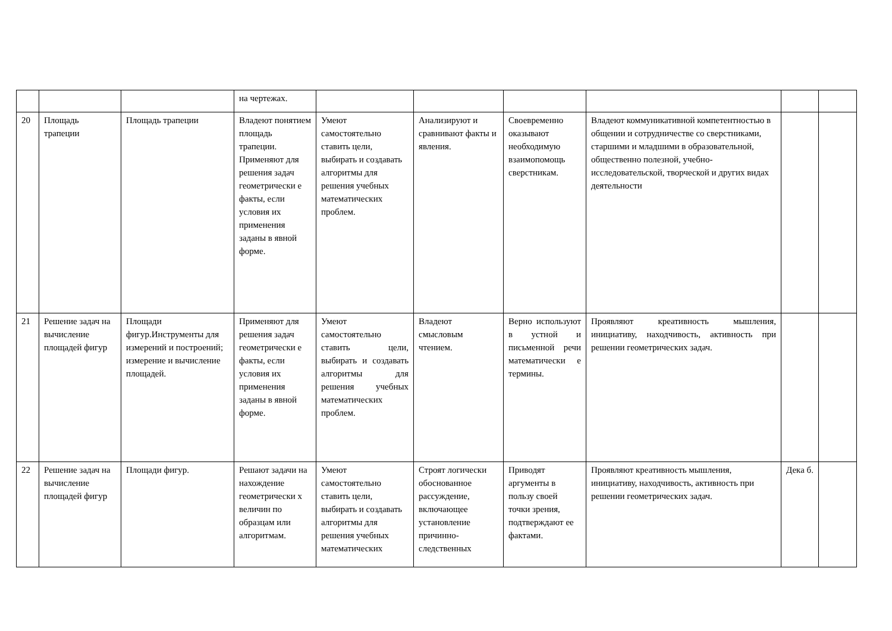| | | | на чертежах. | | | | | | |
| 20 | Площадь трапеции | Площадь трапеции | Владеют понятием площадь трапеции. Применяют для решения задач геометрически е факты, если условия их применения заданы в явной форме. | Умеют самостоятельно ставить цели, выбирать и создавать алгоритмы для решения учебных математических проблем. | Анализируют и сравнивают факты и явления. | Своевременно оказывают необходимую взаимопомощь сверстникам. | Владеют коммуникативной компетентностью в общении и сотрудничестве со сверстниками, старшими и младшими в образовательной, общественно полезной, учебно-исследовательской, творческой и других видах деятельности | | |
| 21 | Решение задач на вычисление площадей фигур | Площади фигур.Инструменты для измерений и построений; измерение и вычисление площадей. | Применяют для решения задач геометрически е факты, если условия их применения заданы в явной форме. | Умеют самостоятельно ставить цели, выбирать и создавать алгоритмы для решения учебных математических проблем. | Владеют смысловым чтением. | Верно используют в устной и письменной речи математически е термины. | Проявляют креативность мышления, инициативу, находчивость, активность при решении геометрических задач. | | |
| 22 | Решение задач на вычисление площадей фигур | Площади фигур. | Решают задачи на нахождение геометрически х величин по образцам или алгоритмам. | Умеют самостоятельно ставить цели, выбирать и создавать алгоритмы для решения учебных математических | Строят логически обоснованное рассуждение, включающее установление причинно-следственных | Приводят аргументы в пользу своей точки зрения, подтверждают ее фактами. | Проявляют креативность мышления, инициативу, находчивость, активность при решении геометрических задач. | Дека б. | |